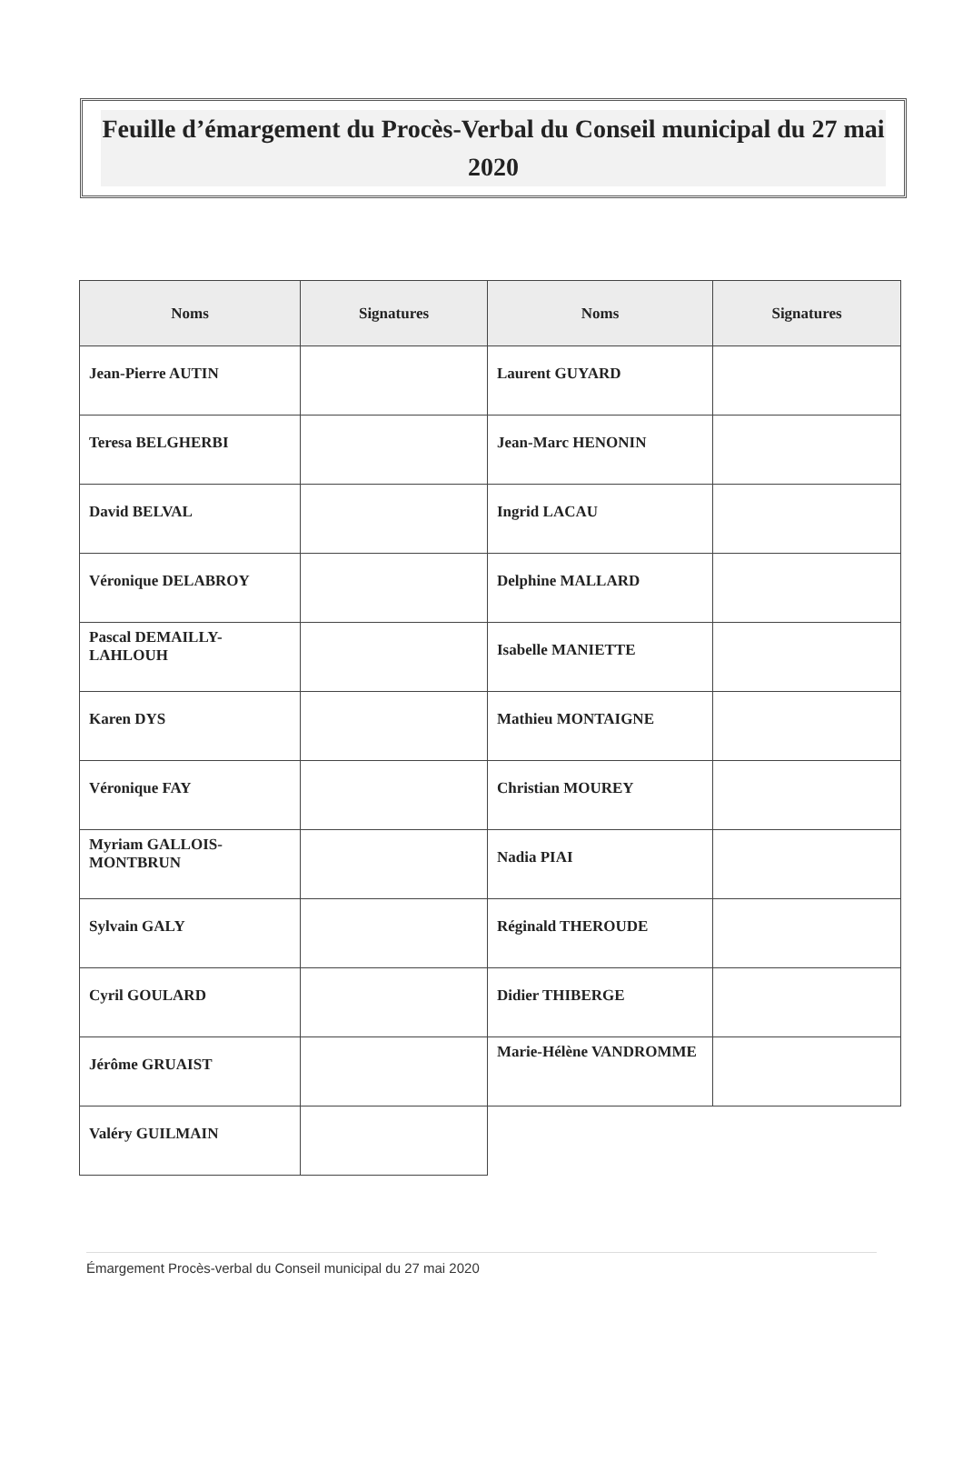Feuille d’émargement du Procès-Verbal du Conseil municipal du 27 mai 2020
| Noms | Signatures | Noms | Signatures |
| --- | --- | --- | --- |
| Jean-Pierre AUTIN | | Laurent GUYARD | |
| Teresa BELGHERBI | | Jean-Marc HENONIN | |
| David BELVAL | | Ingrid LACAU | |
| Véronique DELABROY | | Delphine MALLARD | |
| Pascal DEMAILLY-LAHLOUH | | Isabelle MANIETTE | |
| Karen DYS | | Mathieu MONTAIGNE | |
| Véronique FAY | | Christian MOUREY | |
| Myriam GALLOIS-MONTBRUN | | Nadia PIAI | |
| Sylvain GALY | | Réginald THEROUDE | |
| Cyril GOULARD | | Didier THIBERGE | |
| Jérôme GRUAIST | | Marie-Hélène VANDROMME | |
| Valéry GUILMAIN | | | |
Émargement Procès-verbal du Conseil municipal du 27 mai 2020